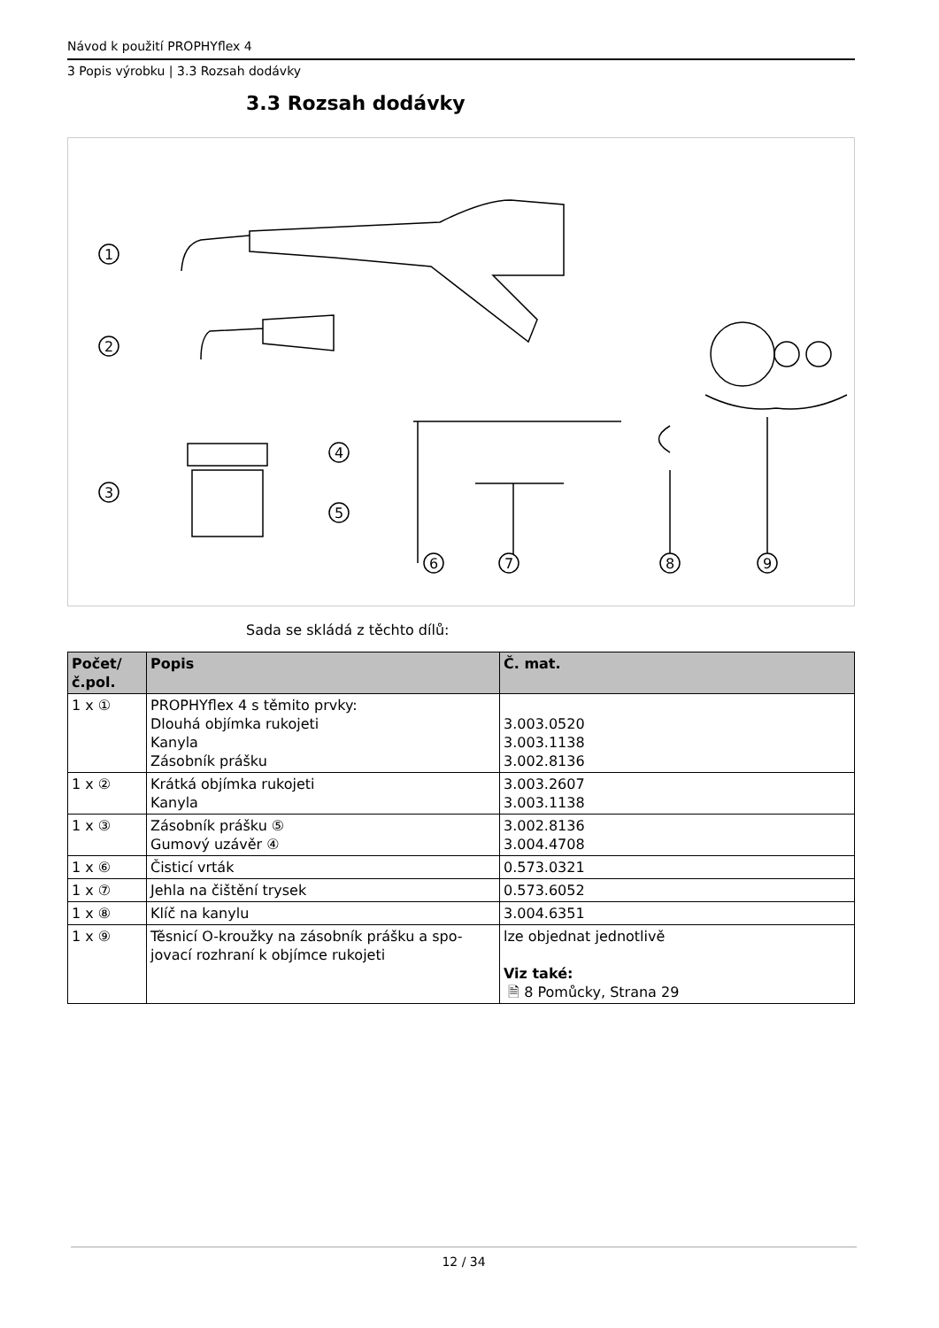Návod k použití PROPHYflex 4
3 Popis výrobku | 3.3 Rozsah dodávky
3.3 Rozsah dodávky
1
2
3
4
5
6
7
8
9
Sada se skládá z těchto dílů:
| Počet/ č.pol. | Popis | Č. mat. |
| --- | --- | --- |
| 1 x ① | PROPHYflex 4 s těmito prvky: Dlouhá objímka rukojeti Kanyla Zásobník prášku | 3.003.0520 3.003.1138 3.002.8136 |
| 1 x ② | Krátká objímka rukojeti Kanyla | 3.003.2607 3.003.1138 |
| 1 x ③ | Zásobník prášku ⑤ Gumový uzávěr ④ | 3.002.8136 3.004.4708 |
| 1 x ⑥ | Čisticí vrták | 0.573.0321 |
| 1 x ⑦ | Jehla na čištění trysek | 0.573.6052 |
| 1 x ⑧ | Klíč na kanylu | 3.004.6351 |
| 1 x ⑨ | Těsnicí O-kroužky na zásobník prášku a spo- jovací rozhraní k objímce rukojeti | lze objednat jednotlivě Viz také: 🗎 8 Pomůcky, Strana 29 |
12 / 34